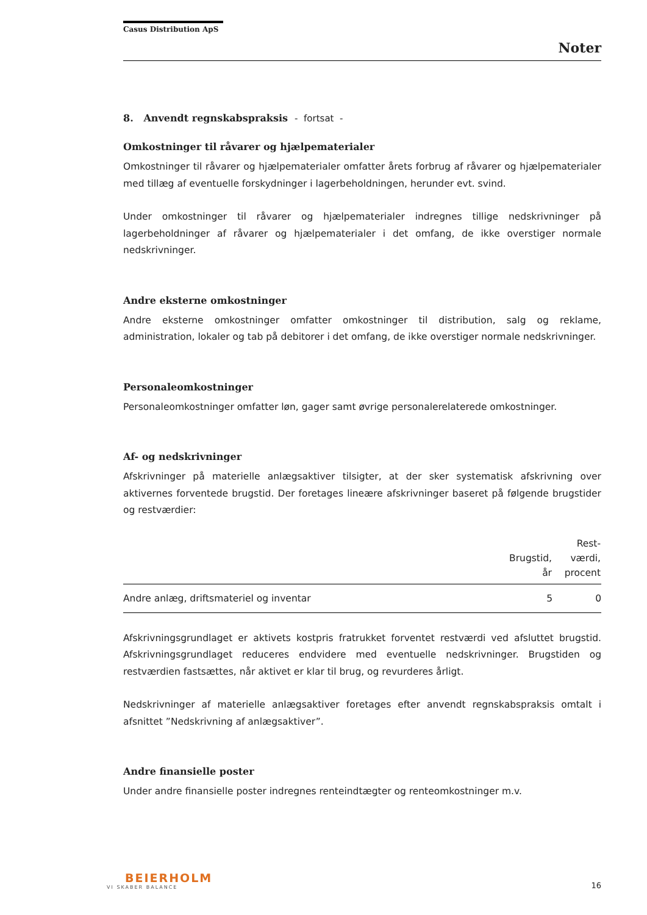Casus Distribution ApS
Noter
8. Anvendt regnskabspraksis - fortsat -
Omkostninger til råvarer og hjælpematerialer
Omkostninger til råvarer og hjælpematerialer omfatter årets forbrug af råvarer og hjælpematerialer med tillæg af eventuelle forskydninger i lagerbeholdningen, herunder evt. svind.
Under omkostninger til råvarer og hjælpematerialer indregnes tillige nedskrivninger på lagerbeholdninger af råvarer og hjælpematerialer i det omfang, de ikke overstiger normale nedskrivninger.
Andre eksterne omkostninger
Andre eksterne omkostninger omfatter omkostninger til distribution, salg og reklame, administration, lokaler og tab på debitorer i det omfang, de ikke overstiger normale nedskrivninger.
Personaleomkostninger
Personaleomkostninger omfatter løn, gager samt øvrige personalerelaterede omkostninger.
Af- og nedskrivninger
Afskrivninger på materielle anlægsaktiver tilsigter, at der sker systematisk afskrivning over aktivernes forventede brugstid. Der foretages lineære afskrivninger baseret på følgende brugstider og restværdier:
| | Brugstid, år | Rest- værdi, procent |
| --- | --- | --- |
| Andre anlæg, driftsmateriel og inventar | 5 | 0 |
Afskrivningsgrundlaget er aktivets kostpris fratrukket forventet restværdi ved afsluttet brugstid. Afskrivningsgrundlaget reduceres endvidere med eventuelle nedskrivninger. Brugstiden og restværdien fastsættes, når aktivet er klar til brug, og revurderes årligt.
Nedskrivninger af materielle anlægsaktiver foretages efter anvendt regnskabspraksis omtalt i afsnittet ”Nedskrivning af anlægsaktiver”.
Andre finansielle poster
Under andre finansielle poster indregnes renteindtægter og renteomkostninger m.v.
BEIERHOLM
VI SKABER BALANCE
16